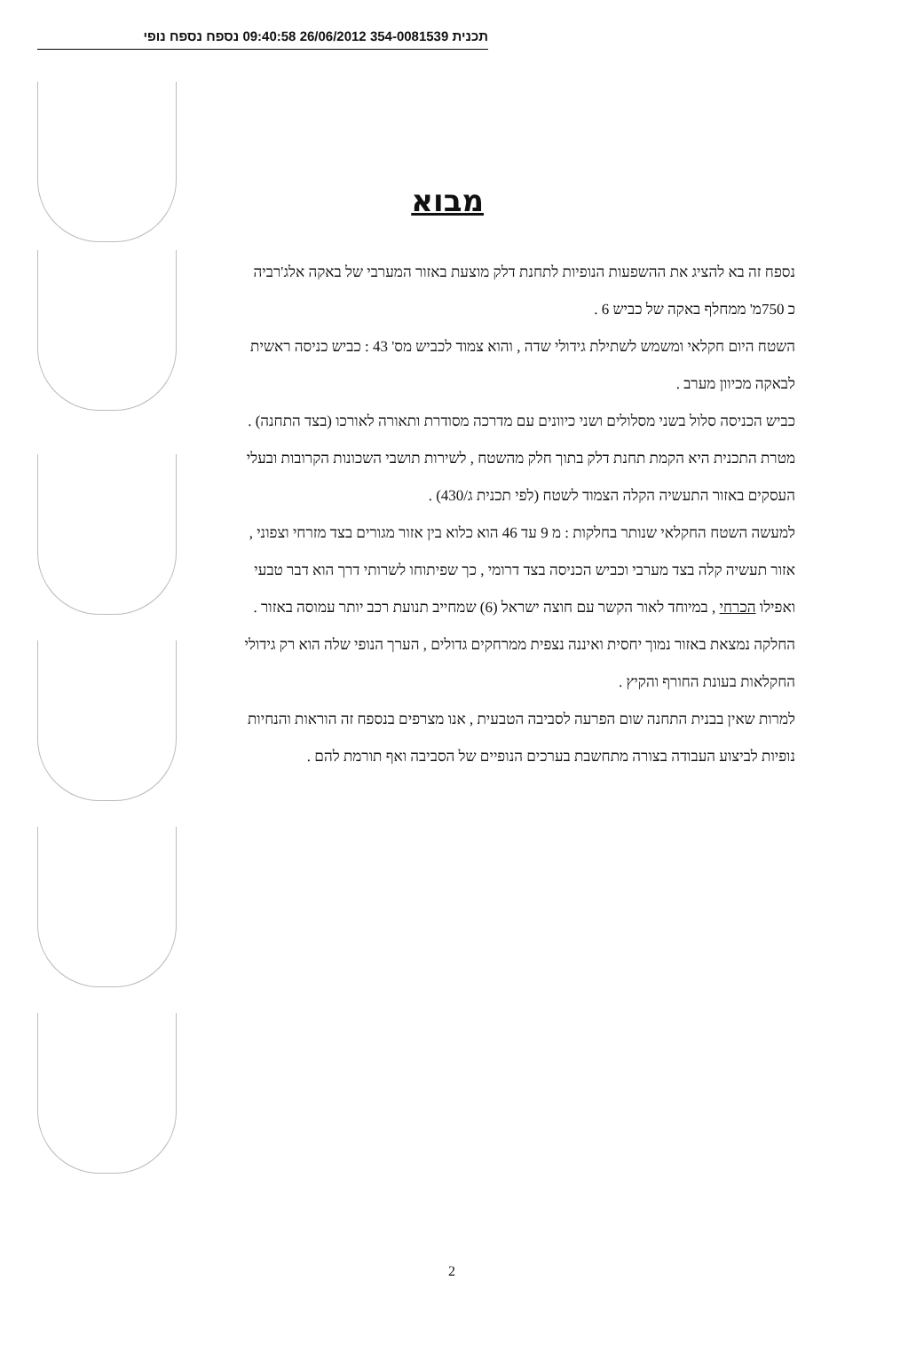תכנית 354-0081539 26/06/2012 09:40:58 נספח נספח נופי
מבוא
נספח זה בא להציג את ההשפעות הנופיות לתחנת דלק מוצעת באזור המערבי של באקה אלג'רביה
כ 750מ' ממחלף באקה של כביש 6 .
השטח היום חקלאי ומשמש לשתילת גידולי שדה , והוא צמוד לכביש מס' 43 : כביש כניסה ראשית
לבאקה מכיוון מערב .
כביש הכניסה סלול בשני מסלולים ושני כיוונים עם מדרכה מסודרת ותאורה לאורכו (בצד התחנה) .
מטרת התכנית היא הקמת תחנת דלק בתוך חלק מהשטח , לשירות תושבי השכונות הקרובות ובעלי
העסקים באזור התעשיה הקלה הצמוד לשטח (לפי תכנית ג/430) .
למעשה השטח החקלאי שנותר בחלקות : מ 9 עד 46 הוא כלוא בין אזור מגורים בצד מזרחי וצפוני ,
אזור תעשיה קלה בצד מערבי וכביש הכניסה בצד דרומי , כך שפיתוחו לשרותי דרך הוא דבר טבעי
ואפילו הכרחי , במיוחד לאור הקשר עם חוצה ישראל (6) שמחייב תנועת רכב יותר עמוסה באזור .
החלקה נמצאת באזור נמוך יחסית ואיננה נצפית ממרחקים גדולים , הערך הנופי שלה הוא רק גידולי
החקלאות בעונת החורף והקיץ .
למרות שאין בבנית התחנה שום הפרעה לסביבה הטבעית , אנו מצרפים בנספח זה הוראות והנחיות
נופיות לביצוע העבודה בצורה מתחשבת בערכים הנופיים של הסביבה ואף תורמת להם .
2